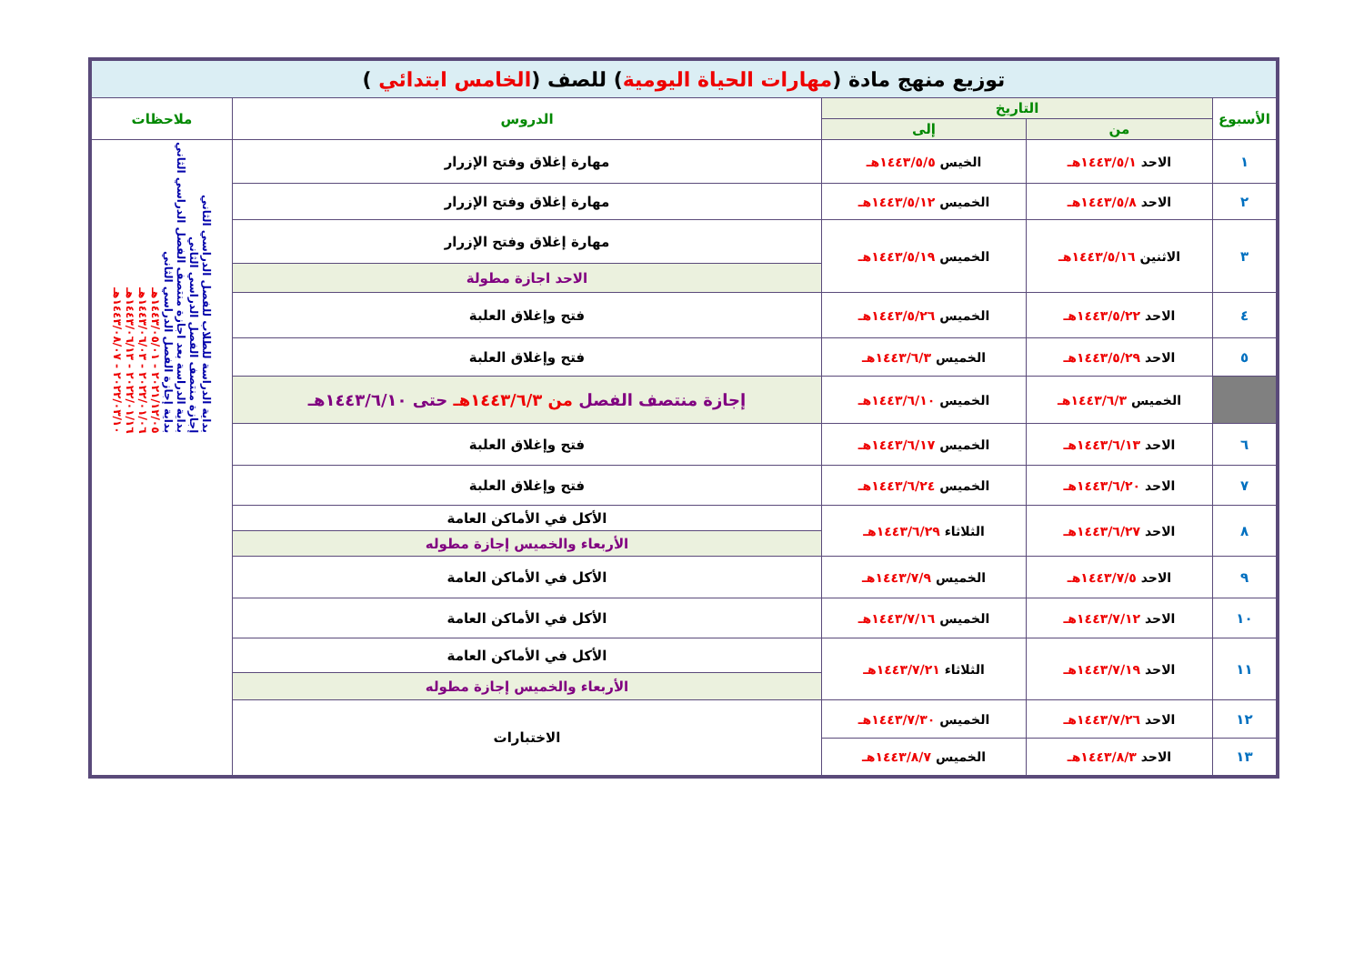| توزيع منهج مادة ( مهارات الحياة اليومية ) للصف ( الخامس ابتدائي ) | | | | |
| الأسبوع | التاريخ | | الدروس | ملاحظات |
| | من | إلى | | |
| ١ | الاحد ١٤٤٣/٥/١هـ | الخيس ١٤٤٣/٥/٥هـ | مهارة إغلاق وفتح الإزرار | بداية الدراسة للطلاب للفصل الدراسي الثاني إجازة منتصف الفصل الدراسي الثاني بداية الدراسة بعد اجازة منتصف الفصل الدراسي الثاني بداية إجازة الفصل الدراسي الثاني ٢٠٢١/١٢/٠٥ - ١٤٤٣/٠٥/٠١هـ ٢٠٢٢/٠١/٠٦ - ١٤٤٣/٠٦/٠٣هـ ٢٠٢٢/٠١/١٦ - ١٤٤٣/٠٦/١٣هـ ٢٠٢٢/٠٣/١٠ - ١٤٤٣/٠٨/٠٧هـ |
| ٢ | الاحد ١٤٤٣/٥/٨هـ | الخميس ١٤٤٣/٥/١٢هـ | مهارة إغلاق وفتح الإزرار | |
| ٣ | الاثنين ١٤٤٣/٥/١٦هـ | الخميس ١٤٤٣/٥/١٩هـ | مهارة إغلاق وفتح الإزرار | |
| | | | الاحد اجازة مطولة | |
| ٤ | الاحد ١٤٤٣/٥/٢٢هـ | الخميس ١٤٤٣/٥/٢٦هـ | فتح وإغلاق العلبة | |
| ٥ | الاحد ١٤٤٣/٥/٢٩هـ | الخميس ١٤٤٣/٦/٣هـ | فتح وإغلاق العلبة | |
| | الخميس ١٤٤٣/٦/٣هـ | الخميس ١٤٤٣/٦/١٠هـ | إجازة منتصف الفصل من ١٤٤٣/٦/٣هـ حتى ١٤٤٣/٦/١٠هـ | |
| ٦ | الاحد ١٤٤٣/٦/١٣هـ | الخميس ١٤٤٣/٦/١٧هـ | فتح وإغلاق العلبة | |
| ٧ | الاحد ١٤٤٣/٦/٢٠هـ | الخميس ١٤٤٣/٦/٢٤هـ | فتح وإغلاق العلبة | |
| ٨ | الاحد ١٤٤٣/٦/٢٧هـ | الثلاثاء ١٤٤٣/٦/٢٩هـ | الأكل في الأماكن العامة | |
| | | | الأربعاء والخميس إجازة مطوله | |
| ٩ | الاحد ١٤٤٣/٧/٥هـ | الخميس ١٤٤٣/٧/٩هـ | الأكل في الأماكن العامة | |
| ١٠ | الاحد ١٤٤٣/٧/١٢هـ | الخميس ١٤٤٣/٧/١٦هـ | الأكل في الأماكن العامة | |
| ١١ | الاحد ١٤٤٣/٧/١٩هـ | الثلاثاء ١٤٤٣/٧/٢١هـ | الأكل في الأماكن العامة | |
| | | | الأربعاء والخميس إجازة مطوله | |
| ١٢ | الاحد ١٤٤٣/٧/٢٦هـ | الخميس ١٤٤٣/٧/٣٠هـ | الاختبارات | |
| ١٣ | الاحد ١٤٤٣/٨/٣هـ | الخميس ١٤٤٣/٨/٧هـ | | |